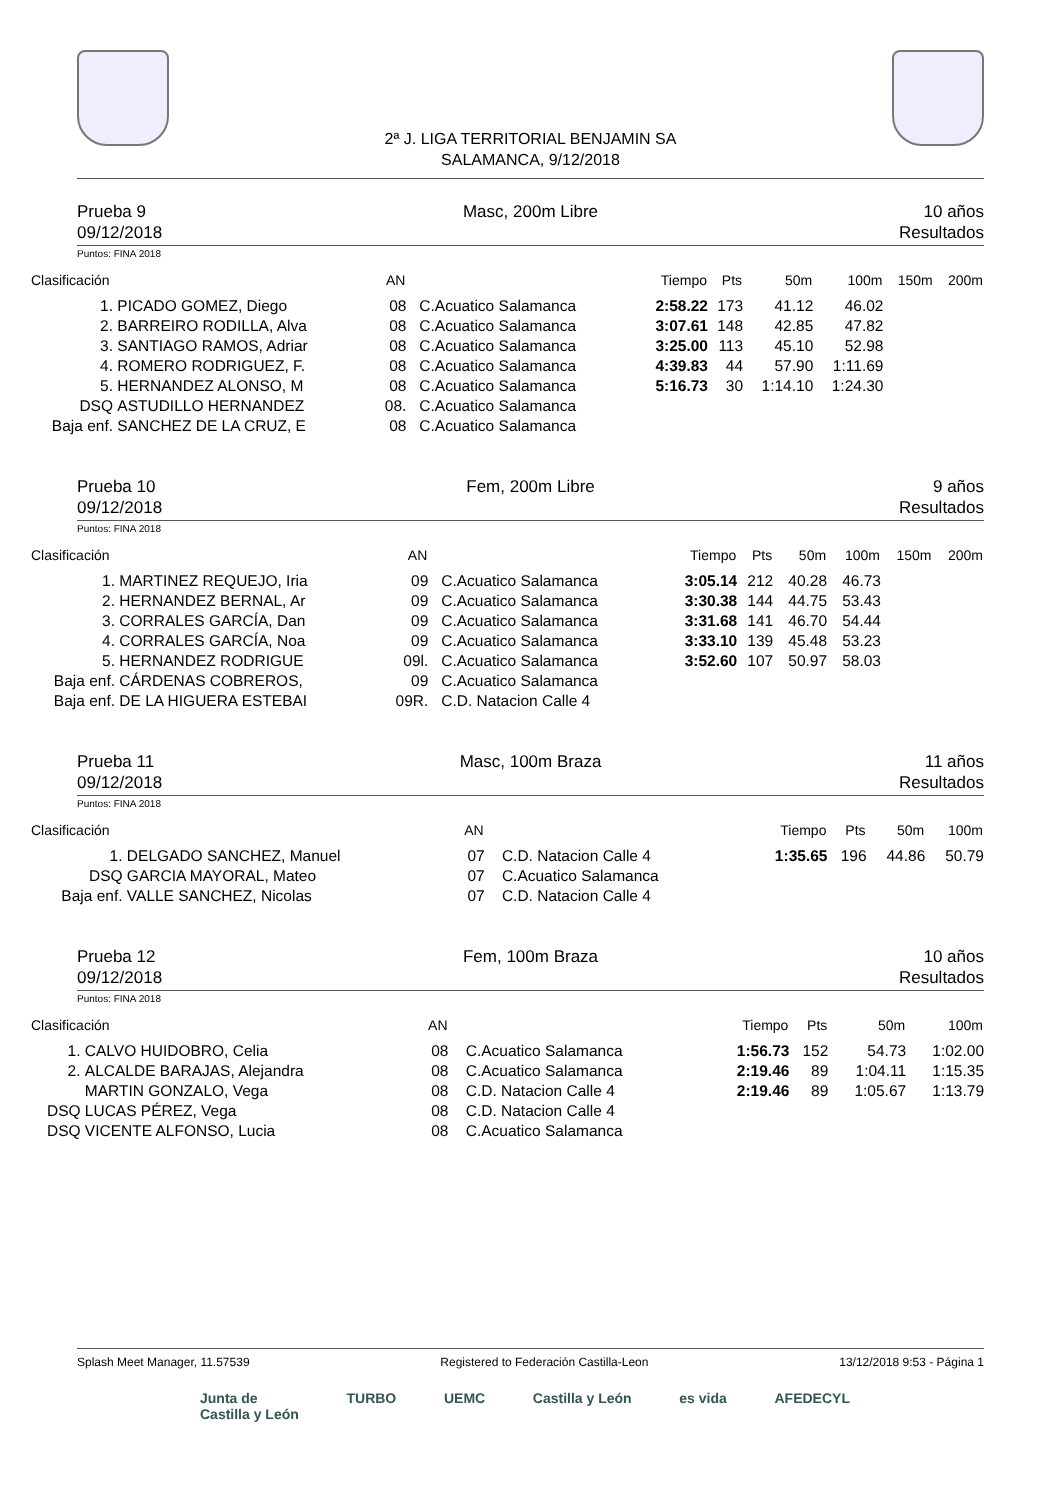2ª J. LIGA TERRITORIAL BENJAMIN SA
SALAMANCA, 9/12/2018
Prueba 9
09/12/2018
Masc, 200m Libre 10 años
Resultados
Puntos: FINA 2018
| Clasificación | | AN | | Tiempo | Pts | 50m | 100m | 150m | 200m |
| --- | --- | --- | --- | --- | --- | --- | --- | --- | --- |
| 1. | PICADO GOMEZ, Diego | 08 | C.Acuatico Salamanca | 2:58.22 | 173 | 41.12 | 46.02 | | |
| 2. | BARREIRO RODILLA, Alva | 08 | C.Acuatico Salamanca | 3:07.61 | 148 | 42.85 | 47.82 | | |
| 3. | SANTIAGO RAMOS, Adriar | 08 | C.Acuatico Salamanca | 3:25.00 | 113 | 45.10 | 52.98 | | |
| 4. | ROMERO RODRIGUEZ, F. | 08 | C.Acuatico Salamanca | 4:39.83 | 44 | 57.90 | 1:11.69 | | |
| 5. | HERNANDEZ ALONSO, M | 08 | C.Acuatico Salamanca | 5:16.73 | 30 | 1:14.10 | 1:24.30 | | |
| DSQ | ASTUDILLO HERNANDEZ | 08. | C.Acuatico Salamanca | | | | | | |
| Baja enf. | SANCHEZ DE LA CRUZ, E | 08 | C.Acuatico Salamanca | | | | | | |
Prueba 10
09/12/2018
Fem, 200m Libre 9 años
Resultados
Puntos: FINA 2018
| Clasificación | | AN | | Tiempo | Pts | 50m | 100m | 150m | 200m |
| --- | --- | --- | --- | --- | --- | --- | --- | --- | --- |
| 1. | MARTINEZ REQUEJO, Iria | 09 | C.Acuatico Salamanca | 3:05.14 | 212 | 40.28 | 46.73 | | |
| 2. | HERNANDEZ BERNAL, Ar | 09 | C.Acuatico Salamanca | 3:30.38 | 144 | 44.75 | 53.43 | | |
| 3. | CORRALES GARCÍA, Dan | 09 | C.Acuatico Salamanca | 3:31.68 | 141 | 46.70 | 54.44 | | |
| 4. | CORRALES GARCÍA, Noa | 09 | C.Acuatico Salamanca | 3:33.10 | 139 | 45.48 | 53.23 | | |
| 5. | HERNANDEZ RODRIGUE | 09l. | C.Acuatico Salamanca | 3:52.60 | 107 | 50.97 | 58.03 | | |
| Baja enf. | CÁRDENAS COBREROS, | 09 | C.Acuatico Salamanca | | | | | | |
| Baja enf. | DE LA HIGUERA ESTEBAI | 09R. | C.D. Natacion Calle 4 | | | | | | |
Prueba 11
09/12/2018
Masc, 100m Braza 11 años
Resultados
Puntos: FINA 2018
| Clasificación | | AN | | Tiempo | Pts | 50m | 100m |
| --- | --- | --- | --- | --- | --- | --- | --- |
| 1. | DELGADO SANCHEZ, Manuel | 07 | C.D. Natacion Calle 4 | 1:35.65 | 196 | 44.86 | 50.79 |
| DSQ | GARCIA MAYORAL, Mateo | 07 | C.Acuatico Salamanca | | | | |
| Baja enf. | VALLE SANCHEZ, Nicolas | 07 | C.D. Natacion Calle 4 | | | | |
Prueba 12
09/12/2018
Fem, 100m Braza 10 años
Resultados
Puntos: FINA 2018
| Clasificación | | AN | | Tiempo | Pts | 50m | 100m |
| --- | --- | --- | --- | --- | --- | --- | --- |
| 1. | CALVO HUIDOBRO, Celia | 08 | C.Acuatico Salamanca | 1:56.73 | 152 | 54.73 | 1:02.00 |
| 2. | ALCALDE BARAJAS, Alejandra | 08 | C.Acuatico Salamanca | 2:19.46 | 89 | 1:04.11 | 1:15.35 |
| | MARTIN GONZALO, Vega | 08 | C.D. Natacion Calle 4 | 2:19.46 | 89 | 1:05.67 | 1:13.79 |
| DSQ | LUCAS PÉREZ, Vega | 08 | C.D. Natacion Calle 4 | | | | |
| DSQ | VICENTE ALFONSO, Lucia | 08 | C.Acuatico Salamanca | | | | |
Splash Meet Manager, 11.57539 Registered to Federación Castilla-Leon 13/12/2018 9:53 - Página 1
Junta de
Castilla y León TURBO UEMC Castilla y León es vida AFEDECYL